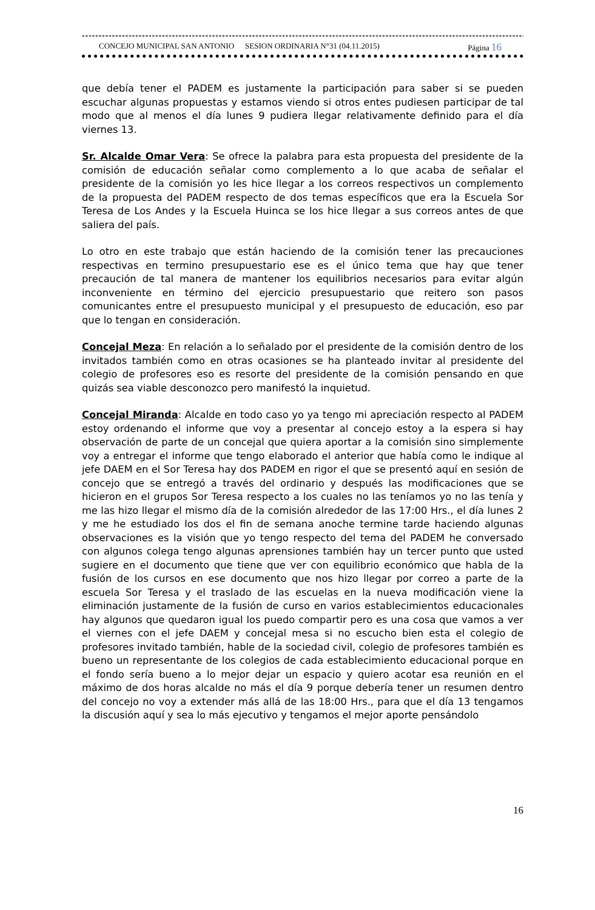****************************************************************************************************************************************************
CONCEJO MUNICIPAL SAN ANTONIO SESION ORDINARIA N°31 (04.11.2015) Página 16
que debía tener el PADEM es justamente la participación para saber si se pueden escuchar algunas propuestas y estamos viendo si otros entes pudiesen participar de tal modo que al menos el día lunes 9 pudiera llegar relativamente definido para el día viernes 13.
Sr. Alcalde Omar Vera: Se ofrece la palabra para esta propuesta del presidente de la comisión de educación señalar como complemento a lo que acaba de señalar el presidente de la comisión yo les hice llegar a los correos respectivos un complemento de la propuesta del PADEM respecto de dos temas específicos que era la Escuela Sor Teresa de Los Andes y la Escuela Huinca se los hice llegar a sus correos antes de que saliera del país.
Lo otro en este trabajo que están haciendo de la comisión tener las precauciones respectivas en termino presupuestario ese es el único tema que hay que tener precaución de tal manera de mantener los equilibrios necesarios para evitar algún inconveniente en término del ejercicio presupuestario que reitero son pasos comunicantes entre el presupuesto municipal y el presupuesto de educación, eso par que lo tengan en consideración.
Concejal Meza: En relación a lo señalado por el presidente de la comisión dentro de los invitados también como en otras ocasiones se ha planteado invitar al presidente del colegio de profesores eso es resorte del presidente de la comisión pensando en que quizás sea viable desconozco pero manifestó la inquietud.
Concejal Miranda: Alcalde en todo caso yo ya tengo mi apreciación respecto al PADEM estoy ordenando el informe que voy a presentar al concejo estoy a la espera si hay observación de parte de un concejal que quiera aportar a la comisión sino simplemente voy a entregar el informe que tengo elaborado el anterior que había como le indique al jefe DAEM en el Sor Teresa hay dos PADEM en rigor el que se presentó aquí en sesión de concejo que se entregó a través del ordinario y después las modificaciones que se hicieron en el grupos Sor Teresa respecto a los cuales no las teníamos yo no las tenía y me las hizo llegar el mismo día de la comisión alrededor de las 17:00 Hrs., el día lunes 2 y me he estudiado los dos el fin de semana anoche termine tarde haciendo algunas observaciones es la visión que yo tengo respecto del tema del PADEM he conversado con algunos colega tengo algunas aprensiones también hay un tercer punto que usted sugiere en el documento que tiene que ver con equilibrio económico que habla de la fusión de los cursos en ese documento que nos hizo llegar por correo a parte de la escuela Sor Teresa y el traslado de las escuelas en la nueva modificación viene la eliminación justamente de la fusión de curso en varios establecimientos educacionales hay algunos que quedaron igual los puedo compartir pero es una cosa que vamos a ver el viernes con el jefe DAEM y concejal mesa si no escucho bien esta el colegio de profesores invitado también, hable de la sociedad civil, colegio de profesores también es bueno un representante de los colegios de cada establecimiento educacional porque en el fondo sería bueno a lo mejor dejar un espacio y quiero acotar esa reunión en el máximo de dos horas alcalde no más el día 9 porque debería tener un resumen dentro del concejo no voy a extender más allá de las 18:00 Hrs., para que el día 13 tengamos la discusión aquí y sea lo más ejecutivo y tengamos el mejor aporte pensándolo
16